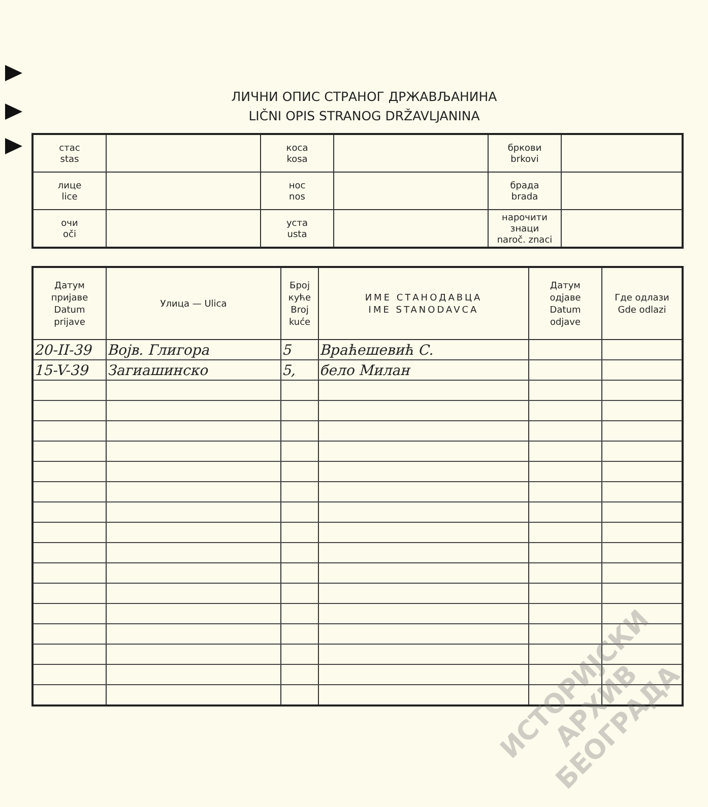ЛИЧНИ ОПИС СТРАНОГ ДРЖАВЉАНИНА
LIČNI OPIS STRANOG DRŽAVLJANINA
| стас stas | | коса kosa | | бркови brkovi | |
| лице lice | | нос nos | | брада brada | |
| очи oči | | уста usta | | нарочити знаци naroč. znaci | |
| Датум пријаве Datum prijave | Улица — Ulica | Број куће Broj kuće | ИМЕ СТАНОДАВЦА IME STANODAVCA | Датум одјаве Datum odjave | Где одлази Gde odlazi |
| --- | --- | --- | --- | --- | --- |
| 20-II-39 | Војв. Глигора | 5 | Враћешевић С. | | |
| 15-V-39 | Загиашинско | 5, | бело Милан | | |
ИСТОРИЈСКИ
АРХИВ
БЕОГРАДА